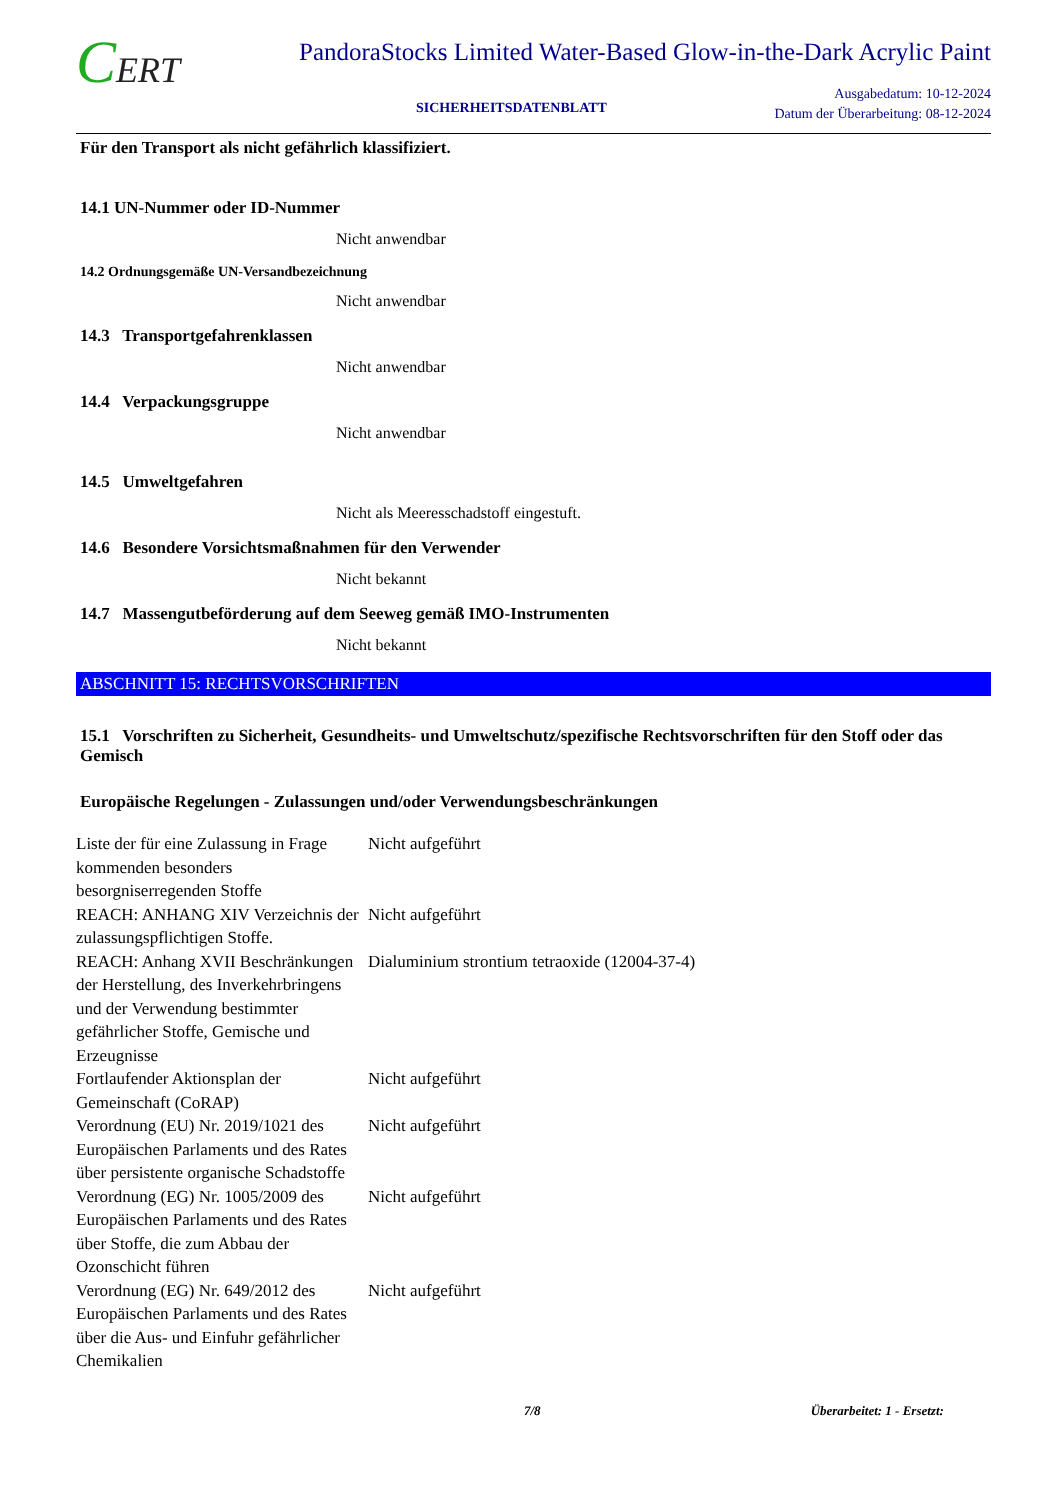CERT
PandoraStocks Limited Water-Based Glow-in-the-Dark Acrylic Paint
SICHERHEITSDATENBLATT
Ausgabedatum: 10-12-2024
Datum der Überarbeitung: 08-12-2024
Für den Transport als nicht gefährlich klassifiziert.
14.1 UN-Nummer oder ID-Nummer
Nicht anwendbar
14.2 Ordnungsgemäße UN-Versandbezeichnung
Nicht anwendbar
14.3 Transportgefahrenklassen
Nicht anwendbar
14.4 Verpackungsgruppe
Nicht anwendbar
14.5 Umweltgefahren
Nicht als Meeresschadstoff eingestuft.
14.6 Besondere Vorsichtsmaßnahmen für den Verwender
Nicht bekannt
14.7 Massengutbeförderung auf dem Seeweg gemäß IMO-Instrumenten
Nicht bekannt
ABSCHNITT 15: RECHTSVORSCHRIFTEN
15.1 Vorschriften zu Sicherheit, Gesundheits- und Umweltschutz/spezifische Rechtsvorschriften für den Stoff oder das Gemisch
Europäische Regelungen - Zulassungen und/oder Verwendungsbeschränkungen
| Liste der für eine Zulassung in Frage kommenden besonders besorgniserregenden Stoffe | Nicht aufgeführt |
| REACH: ANHANG XIV Verzeichnis der zulassungspflichtigen Stoffe. | Nicht aufgeführt |
| REACH: Anhang XVII Beschränkungen der Herstellung, des Inverkehrbringens und der Verwendung bestimmter gefährlicher Stoffe, Gemische und Erzeugnisse | Dialuminium strontium tetraoxide (12004-37-4) |
| Fortlaufender Aktionsplan der Gemeinschaft (CoRAP) | Nicht aufgeführt |
| Verordnung (EU) Nr. 2019/1021 des Europäischen Parlaments und des Rates über persistente organische Schadstoffe | Nicht aufgeführt |
| Verordnung (EG) Nr. 1005/2009 des Europäischen Parlaments und des Rates über Stoffe, die zum Abbau der Ozonschicht führen | Nicht aufgeführt |
| Verordnung (EG) Nr. 649/2012 des Europäischen Parlaments und des Rates über die Aus- und Einfuhr gefährlicher Chemikalien | Nicht aufgeführt |
7/8 Überarbeitet: 1 - Ersetzt: